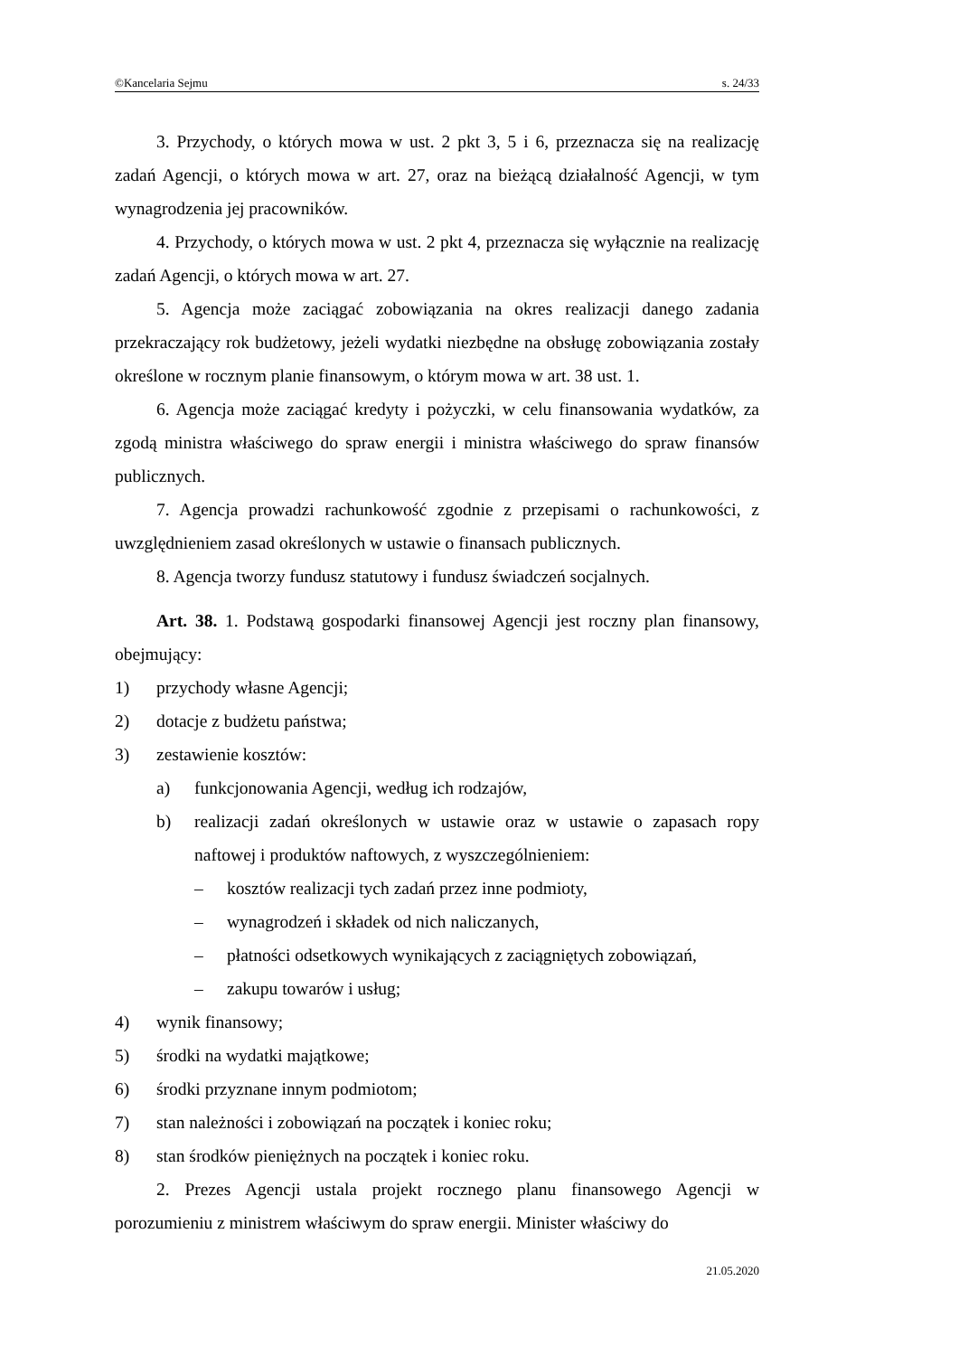©Kancelaria Sejmu s. 24/33
3. Przychody, o których mowa w ust. 2 pkt 3, 5 i 6, przeznacza się na realizację zadań Agencji, o których mowa w art. 27, oraz na bieżącą działalność Agencji, w tym wynagrodzenia jej pracowników.
4. Przychody, o których mowa w ust. 2 pkt 4, przeznacza się wyłącznie na realizację zadań Agencji, o których mowa w art. 27.
5. Agencja może zaciągać zobowiązania na okres realizacji danego zadania przekraczający rok budżetowy, jeżeli wydatki niezbędne na obsługę zobowiązania zostały określone w rocznym planie finansowym, o którym mowa w art. 38 ust. 1.
6. Agencja może zaciągać kredyty i pożyczki, w celu finansowania wydatków, za zgodą ministra właściwego do spraw energii i ministra właściwego do spraw finansów publicznych.
7. Agencja prowadzi rachunkowość zgodnie z przepisami o rachunkowości, z uwzględnieniem zasad określonych w ustawie o finansach publicznych.
8. Agencja tworzy fundusz statutowy i fundusz świadczeń socjalnych.
Art. 38. 1. Podstawą gospodarki finansowej Agencji jest roczny plan finansowy, obejmujący:
1) przychody własne Agencji;
2) dotacje z budżetu państwa;
3) zestawienie kosztów:
a) funkcjonowania Agencji, według ich rodzajów,
b) realizacji zadań określonych w ustawie oraz w ustawie o zapasach ropy naftowej i produktów naftowych, z wyszczególnieniem:
– kosztów realizacji tych zadań przez inne podmioty,
– wynagrodzeń i składek od nich naliczanych,
– płatności odsetkowych wynikających z zaciągniętych zobowiązań,
– zakupu towarów i usług;
4) wynik finansowy;
5) środki na wydatki majątkowe;
6) środki przyznane innym podmiotom;
7) stan należności i zobowiązań na początek i koniec roku;
8) stan środków pieniężnych na początek i koniec roku.
2. Prezes Agencji ustala projekt rocznego planu finansowego Agencji w porozumieniu z ministrem właściwym do spraw energii. Minister właściwy do
21.05.2020